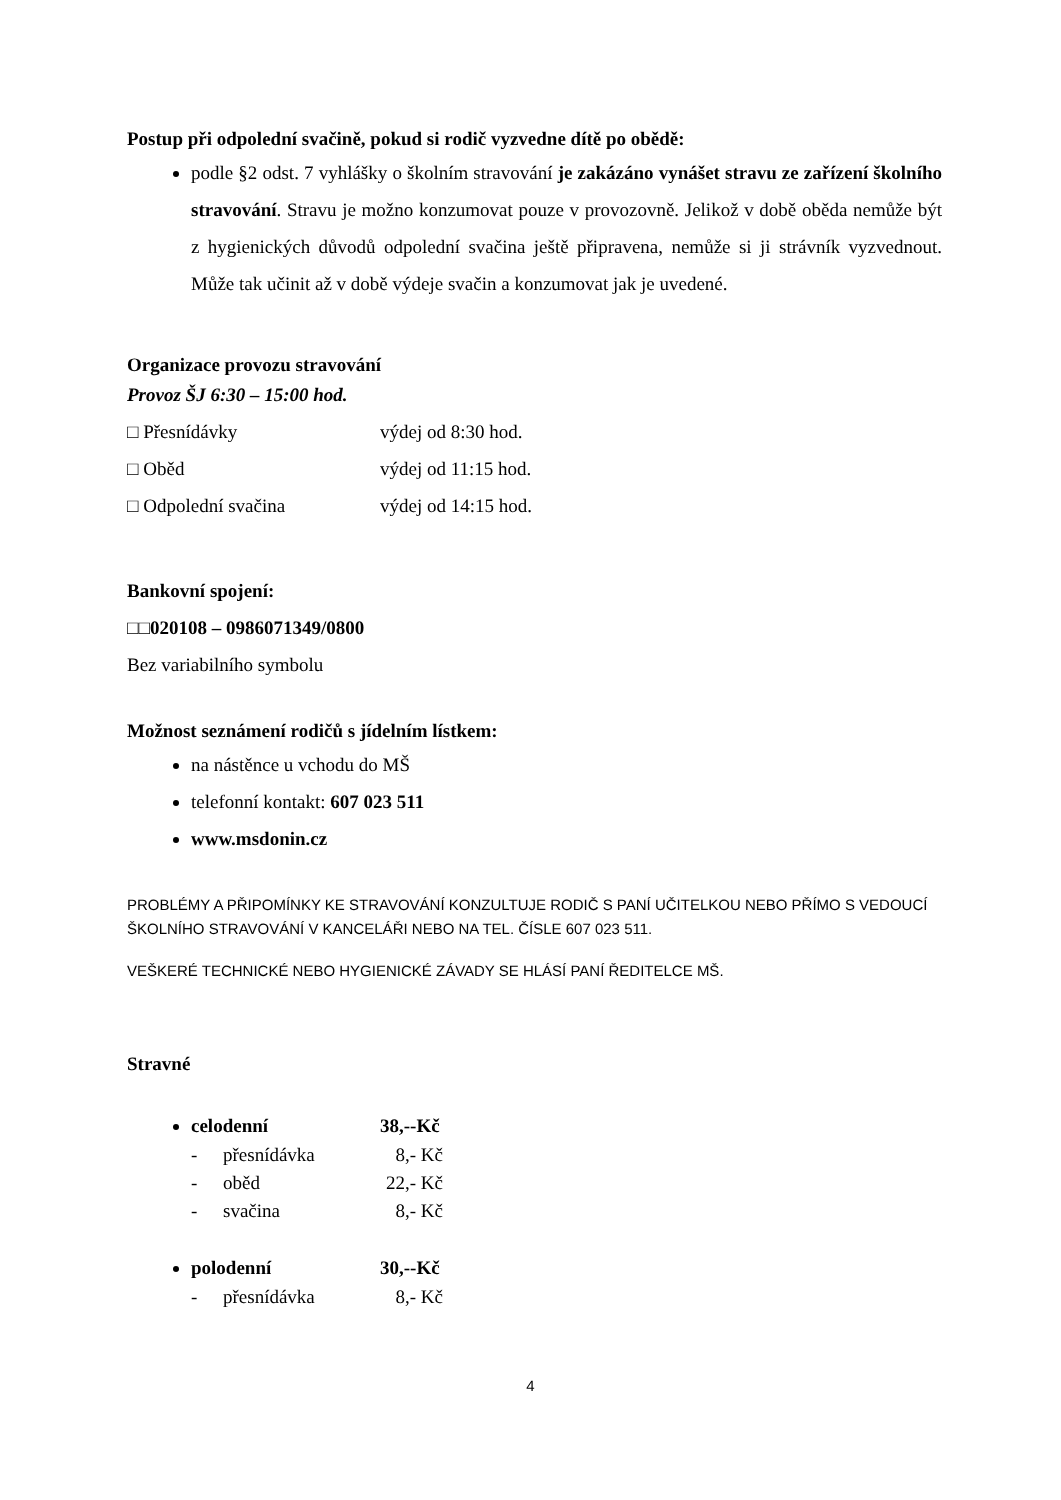Postup při odpolední svačině, pokud si rodič vyzvedne dítě po obědě:
podle §2 odst. 7 vyhlášky o školním stravování je zakázáno vynášet stravu ze zařízení školního stravování. Stravu je možno konzumovat pouze v provozovně. Jelikož v době oběda nemůže být z hygienických důvodů odpolední svačina ještě připravena, nemůže si ji strávník vyzvednout. Může tak učinit až v době výdeje svačin a konzumovat jak je uvedené.
Organizace provozu stravování
Provoz ŠJ 6:30 – 15:00 hod.
□ Přesnídávky výdej od 8:30 hod.
□ Oběd výdej od 11:15 hod.
□ Odpolední svačina výdej od 14:15 hod.
Bankovní spojení:
□□020108 – 0986071349/0800
Bez variabilního symbolu
Možnost seznámení rodičů s jídelním lístkem:
na nástěnce u vchodu do MŠ
telefonní kontakt: 607 023 511
www.msdonin.cz
PROBLÉMY A PŘIPOMÍNKY KE STRAVOVÁNÍ KONZULTUJE RODIČ S PANÍ UČITELKOU NEBO PŘÍMO S VEDOUCÍ ŠKOLNÍHO STRAVOVÁNÍ V KANCELÁŘI NEBO NA TEL. ČÍSLE 607 023 511.
VEŠKERÉ TECHNICKÉ NEBO HYGIENICKÉ ZÁVADY SE HLÁSÍ PANÍ ŘEDITELCE MŠ.
Stravné
celodenní 38,--Kč
- přesnídávka 8,- Kč
- oběd 22,- Kč
- svačina 8,- Kč
polodenní 30,--Kč
- přesnídávka 8,- Kč
4